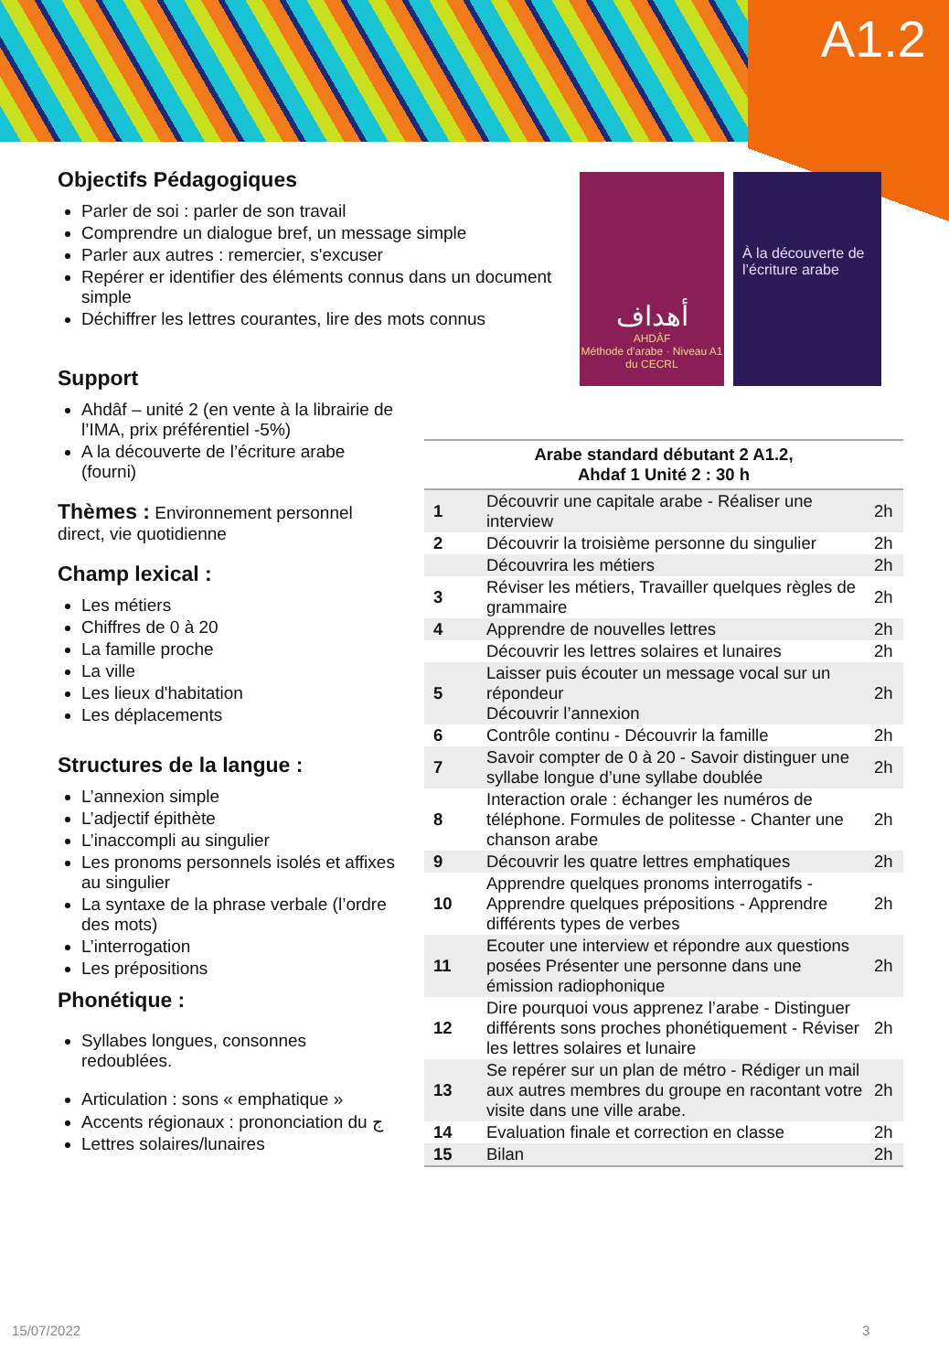A1.2
Objectifs Pédagogiques
Parler de soi : parler de son travail
Comprendre un dialogue bref, un message simple
Parler aux autres : remercier, s'excuser
Repérer er identifier des éléments connus dans un document simple
Déchiffrer les lettres courantes, lire des mots connus
Support
Ahdâf – unité 2 (en vente à la librairie de l’IMA, prix préférentiel -5%)
A la découverte de l’écriture arabe (fourni)
Thèmes : Environnement personnel direct, vie quotidienne
Champ lexical :
Les métiers
Chiffres de 0 à 20
La famille proche
La ville
Les lieux d'habitation
Les déplacements
Structures de la langue :
L’annexion simple
L’adjectif épithète
L’inaccompli au singulier
Les pronoms personnels isolés et affixes au singulier
La syntaxe de la phrase verbale (l’ordre des mots)
L’interrogation
Les prépositions
Phonétique :
Syllabes longues, consonnes redoublées.
Articulation : sons « emphatique »
Accents régionaux : prononciation du ج
Lettres solaires/lunaires
أهداف
AHDÂF
Méthode d'arabe · Niveau A1 du CECRL
À la découverte de l’écriture arabe
| Arabe standard débutant 2 A1.2, Ahdaf 1 Unité 2 : 30 h | | |
| --- | --- | --- |
| 1 | Découvrir une capitale arabe - Réaliser une interview | 2h |
| 2 | Découvrir la troisième personne du singulier | 2h |
| | Découvrira les métiers | 2h |
| 3 | Réviser les métiers, Travailler quelques règles de grammaire | 2h |
| 4 | Apprendre de nouvelles lettres | 2h |
| | Découvrir les lettres solaires et lunaires | 2h |
| 5 | Laisser puis écouter un message vocal sur un répondeur Découvrir l’annexion | 2h |
| 6 | Contrôle continu - Découvrir la famille | 2h |
| 7 | Savoir compter de 0 à 20 - Savoir distinguer une syllabe longue d’une syllabe doublée | 2h |
| 8 | Interaction orale : échanger les numéros de téléphone. Formules de politesse - Chanter une chanson arabe | 2h |
| 9 | Découvrir les quatre lettres emphatiques | 2h |
| 10 | Apprendre quelques pronoms interrogatifs - Apprendre quelques prépositions - Apprendre différents types de verbes | 2h |
| 11 | Ecouter une interview et répondre aux questions posées Présenter une personne dans une émission radiophonique | 2h |
| 12 | Dire pourquoi vous apprenez l’arabe - Distinguer différents sons proches phonétiquement - Réviser les lettres solaires et lunaire | 2h |
| 13 | Se repérer sur un plan de métro - Rédiger un mail aux autres membres du groupe en racontant votre visite dans une ville arabe. | 2h |
| 14 | Evaluation finale et correction en classe | 2h |
| 15 | Bilan | 2h |
15/07/2022 3